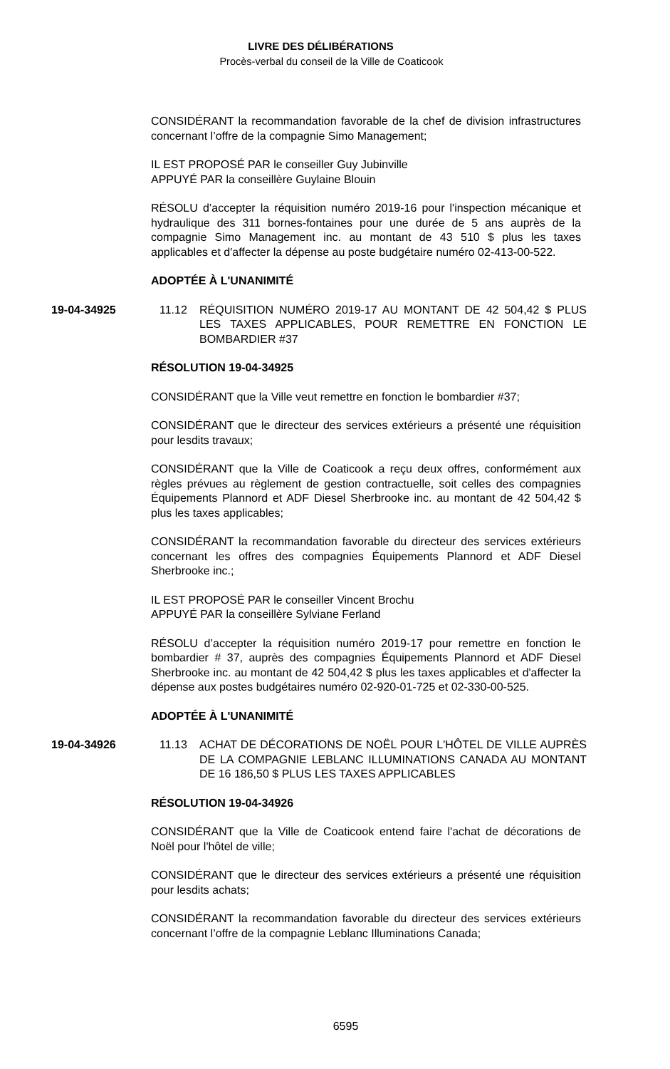LIVRE DES DÉLIBÉRATIONS
Procès-verbal du conseil de la Ville de Coaticook
CONSIDÉRANT la recommandation favorable de la chef de division infrastructures concernant l’offre de la compagnie Simo Management;
IL EST PROPOSÉ PAR le conseiller Guy Jubinville
APPUYÉ PAR la conseillère Guylaine Blouin
RÉSOLU d’accepter la réquisition numéro 2019-16 pour l'inspection mécanique et hydraulique des 311 bornes-fontaines pour une durée de 5 ans auprès de la compagnie Simo Management inc. au montant de 43 510 $ plus les taxes applicables et d'affecter la dépense au poste budgétaire numéro 02-413-00-522.
ADOPTÉE À L'UNANIMITÉ
19-04-34925 11.12 RÉQUISITION NUMÉRO 2019-17 AU MONTANT DE 42 504,42 $ PLUS LES TAXES APPLICABLES, POUR REMETTRE EN FONCTION LE BOMBARDIER #37
RÉSOLUTION 19-04-34925
CONSIDÉRANT que la Ville veut remettre en fonction le bombardier #37;
CONSIDÉRANT que le directeur des services extérieurs a présenté une réquisition pour lesdits travaux;
CONSIDÉRANT que la Ville de Coaticook a reçu deux offres, conformément aux règles prévues au règlement de gestion contractuelle, soit celles des compagnies Équipements Plannord et ADF Diesel Sherbrooke inc. au montant de 42 504,42 $ plus les taxes applicables;
CONSIDÉRANT la recommandation favorable du directeur des services extérieurs concernant les offres des compagnies Équipements Plannord et ADF Diesel Sherbrooke inc.;
IL EST PROPOSÉ PAR le conseiller Vincent Brochu
APPUYÉ PAR la conseillère Sylviane Ferland
RÉSOLU d’accepter la réquisition numéro 2019-17 pour remettre en fonction le bombardier # 37, auprès des compagnies Équipements Plannord et ADF Diesel Sherbrooke inc. au montant de 42 504,42 $ plus les taxes applicables et d'affecter la dépense aux postes budgétaires numéro 02-920-01-725 et 02-330-00-525.
ADOPTÉE À L'UNANIMITÉ
19-04-34926 11.13 ACHAT DE DÉCORATIONS DE NOËL POUR L'HÔTEL DE VILLE AUPRÈS DE LA COMPAGNIE LEBLANC ILLUMINATIONS CANADA AU MONTANT DE 16 186,50 $ PLUS LES TAXES APPLICABLES
RÉSOLUTION 19-04-34926
CONSIDÉRANT que la Ville de Coaticook entend faire l'achat de décorations de Noël pour l'hôtel de ville;
CONSIDÉRANT que le directeur des services extérieurs a présenté une réquisition pour lesdits achats;
CONSIDÉRANT la recommandation favorable du directeur des services extérieurs concernant l’offre de la compagnie Leblanc Illuminations Canada;
6595